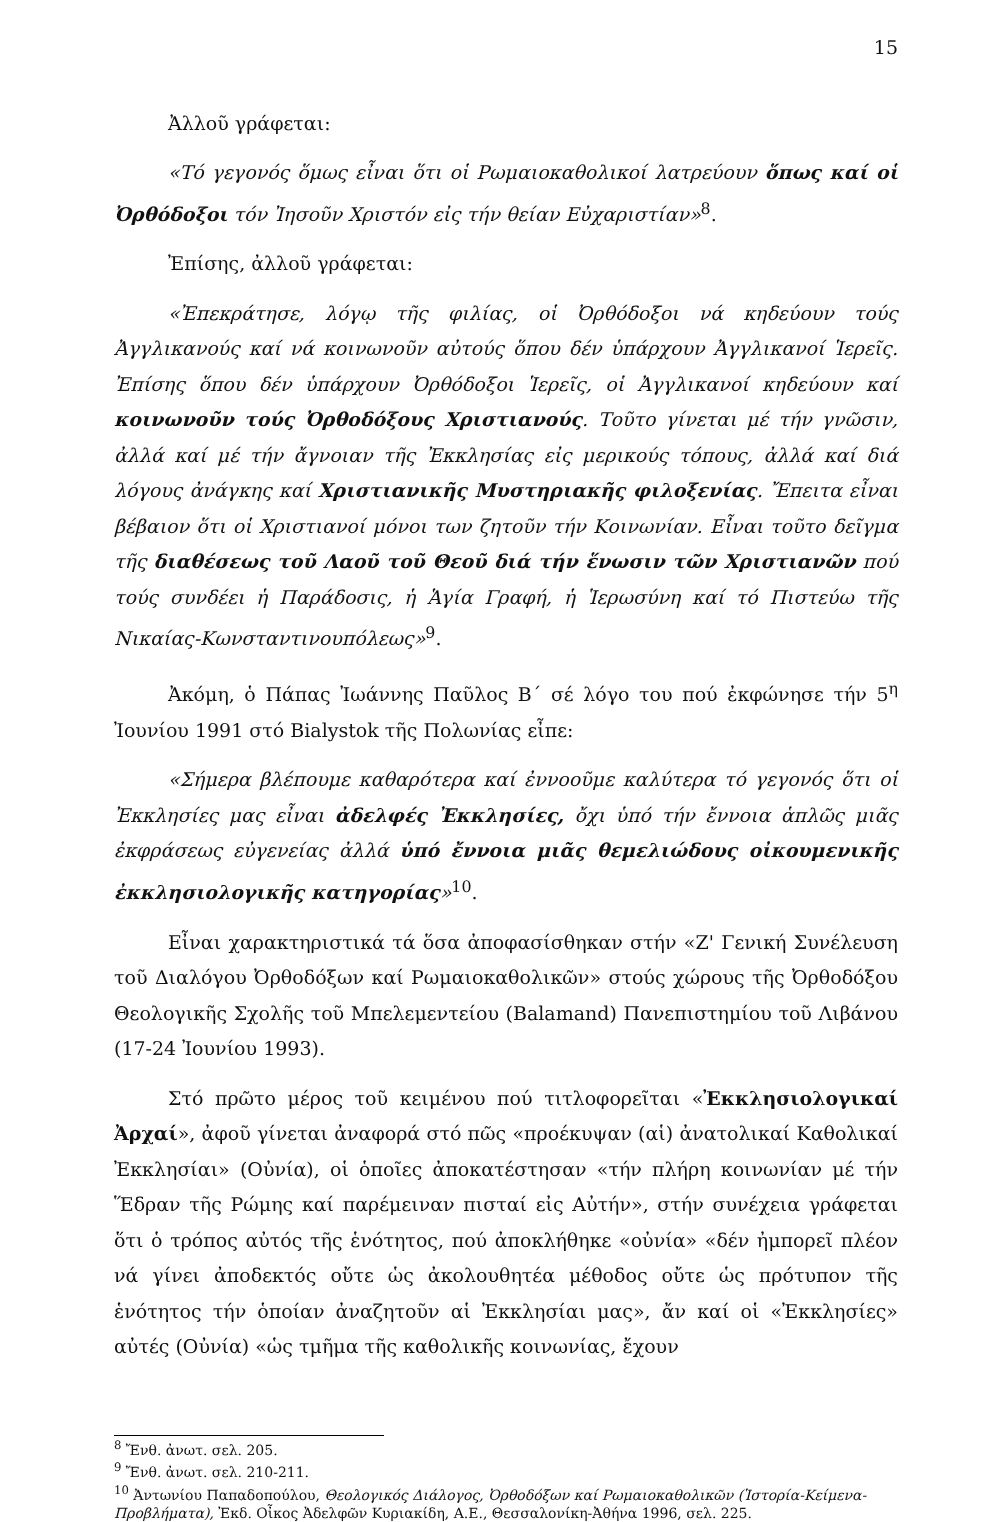15
Ἀλλοῦ γράφεται:
«Τό γεγονός ὅμως εἶναι ὅτι οἱ Ρωμαιοκαθολικοί λατρεύουν ὅπως καί οἱ Ὀρθόδοξοι τόν Ἰησοῦν Χριστόν εἰς τήν θείαν Εὐχαριστίαν»<sup>8</sup>.
Ἐπίσης, ἀλλοῦ γράφεται:
«Ἐπεκράτησε, λόγῳ τῆς φιλίας, οἱ Ὀρθόδοξοι νά κηδεύουν τούς Ἀγγλικανούς καί νά κοινωνοῦν αὐτούς ὅπου δέν ὑπάρχουν Ἀγγλικανοί Ἱερεῖς. Ἐπίσης ὅπου δέν ὑπάρχουν Ὀρθόδοξοι Ἱερεῖς, οἱ Ἀγγλικανοί κηδεύουν καί κοινωνοῦν τούς Ὀρθοδόξους Χριστιανούς. Τοῦτο γίνεται μέ τήν γνῶσιν, ἀλλά καί μέ τήν ἄγνοιαν τῆς Ἐκκλησίας εἰς μερικούς τόπους, ἀλλά καί διά λόγους ἀνάγκης καί Χριστιανικῆς Μυστηριακῆς φιλοξενίας. Ἔπειτα εἶναι βέβαιον ὅτι οἱ Χριστιανοί μόνοι των ζητοῦν τήν Κοινωνίαν. Εἶναι τοῦτο δεῖγμα τῆς διαθέσεως τοῦ Λαοῦ τοῦ Θεοῦ διά τήν ἕνωσιν τῶν Χριστιανῶν πού τούς συνδέει ἡ Παράδοσις, ἡ Ἁγία Γραφή, ἡ Ἱερωσύνη καί τό Πιστεύω τῆς Νικαίας-Κωνσταντινουπόλεως»<sup>9</sup>.
Ἀκόμη, ὁ Πάπας Ἰωάννης Παῦλος Β΄ σέ λόγο του πού ἐκφώνησε τήν 5<sup>η</sup> Ἰουνίου 1991 στό Bialystok τῆς Πολωνίας εἶπε:
«Σήμερα βλέπουμε καθαρότερα καί ἐννοοῦμε καλύτερα τό γεγονός ὅτι οἱ Ἐκκλησίες μας εἶναι ἀδελφές Ἐκκλησίες, ὄχι ὑπό τήν ἔννοια ἁπλῶς μιᾶς ἐκφράσεως εὐγενείας ἀλλά ὑπό ἔννοια μιᾶς θεμελιώδους οἰκουμενικῆς ἐκκλησιολογικῆς κατηγορίας»<sup>10</sup>.
Εἶναι χαρακτηριστικά τά ὅσα ἀποφασίσθηκαν στήν «Ζ' Γενική Συνέλευση τοῦ Διαλόγου Ὀρθοδόξων καί Ρωμαιοκαθολικῶν» στούς χώρους τῆς Ὀρθοδόξου Θεολογικῆς Σχολῆς τοῦ Μπελεμεντείου (Balamand) Πανεπιστημίου τοῦ Λιβάνου (17-24 Ἰουνίου 1993).
Στό πρῶτο μέρος τοῦ κειμένου πού τιτλοφορεῖται «Ἐκκλησιολογικαί Ἀρχαί», ἀφοῦ γίνεται ἀναφορά στό πῶς «προέκυψαν (αἱ) ἀνατολικαί Καθολικαί Ἐκκλησίαι» (Οὐνία), οἱ ὁποῖες ἀποκατέστησαν «τήν πλήρη κοινωνίαν μέ τήν Ἕδραν τῆς Ρώμης καί παρέμειναν πισταί εἰς Αὐτήν», στήν συνέχεια γράφεται ὅτι ὁ τρόπος αὐτός τῆς ἑνότητος, πού ἀποκλήθηκε «οὐνία» «δέν ἠμπορεῖ πλέον νά γίνει ἀποδεκτός οὔτε ὡς ἀκολουθητέα μέθοδος οὔτε ὡς πρότυπον τῆς ἑνότητος τήν ὁποίαν ἀναζητοῦν αἱ Ἐκκλησίαι μας», ἄν καί οἱ «Ἐκκλησίες» αὐτές (Οὐνία) «ὡς τμῆμα τῆς καθολικῆς κοινωνίας, ἔχουν
<sup>8</sup> Ἔνθ. ἀνωτ. σελ. 205.
<sup>9</sup> Ἔνθ. ἀνωτ. σελ. 210-211.
<sup>10</sup> Ἀντωνίου Παπαδοπούλου, Θεολογικός Διάλογος, Ὀρθοδόξων καί Ρωμαιοκαθολικῶν (Ἱστορία-Κείμενα-Προβλήματα), Ἐκδ. Οἶκος Ἀδελφῶν Κυριακίδη, Α.Ε., Θεσσαλονίκη-Ἀθήνα 1996, σελ. 225.